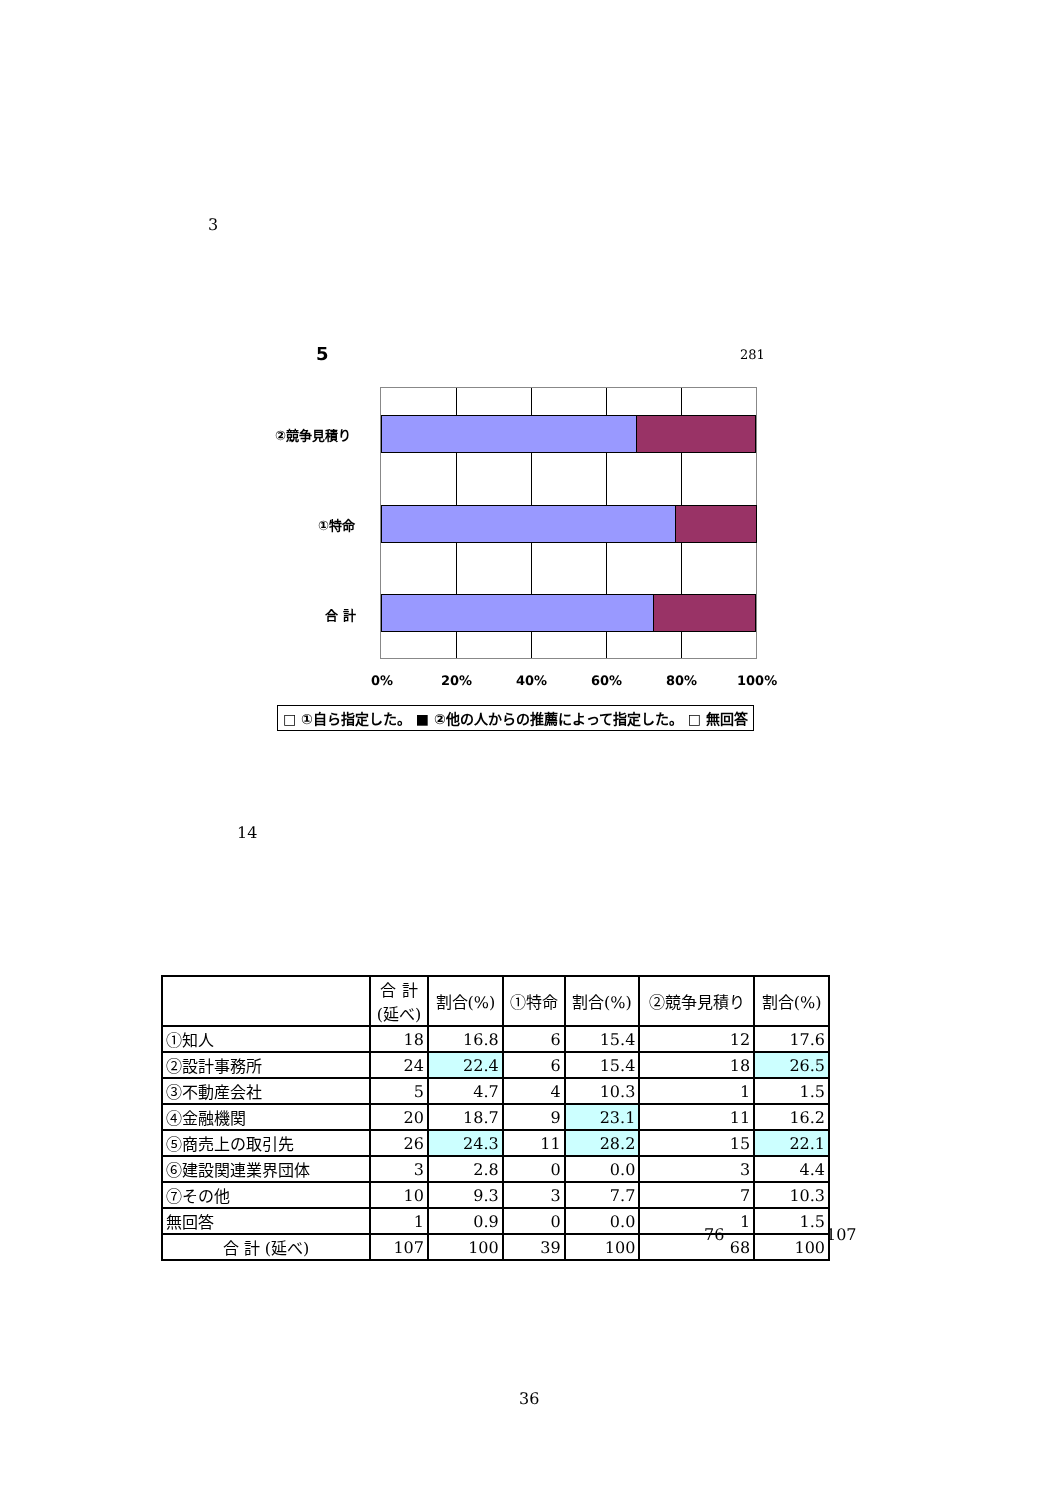3
5 281
②競争見積り
①特命
合 計
0% 20% 40% 60% 80% 100%
□ ①自ら指定した。 ■ ②他の人からの推薦によって指定した。 □ 無回答
14
| | 合 計 (延べ) | 割合(%) | ①特命 | 割合(%) | ②競争見積り | 割合(%) |
| --- | --- | --- | --- | --- | --- | --- |
| ①知人 | 18 | 16.8 | 6 | 15.4 | 12 | 17.6 |
| ②設計事務所 | 24 | 22.4 | 6 | 15.4 | 18 | 26.5 |
| ③不動産会社 | 5 | 4.7 | 4 | 10.3 | 1 | 1.5 |
| ④金融機関 | 20 | 18.7 | 9 | 23.1 | 11 | 16.2 |
| ⑤商売上の取引先 | 26 | 24.3 | 11 | 28.2 | 15 | 22.1 |
| ⑥建設関連業界団体 | 3 | 2.8 | 0 | 0.0 | 3 | 4.4 |
| ⑦その他 | 10 | 9.3 | 3 | 7.7 | 7 | 10.3 |
| 無回答 | 1 | 0.9 | 0 | 0.0 | 1 | 1.5 |
| 合 計 (延べ) | 107 | 100 | 39 | 100 | 68 | 100 |
76 107
36